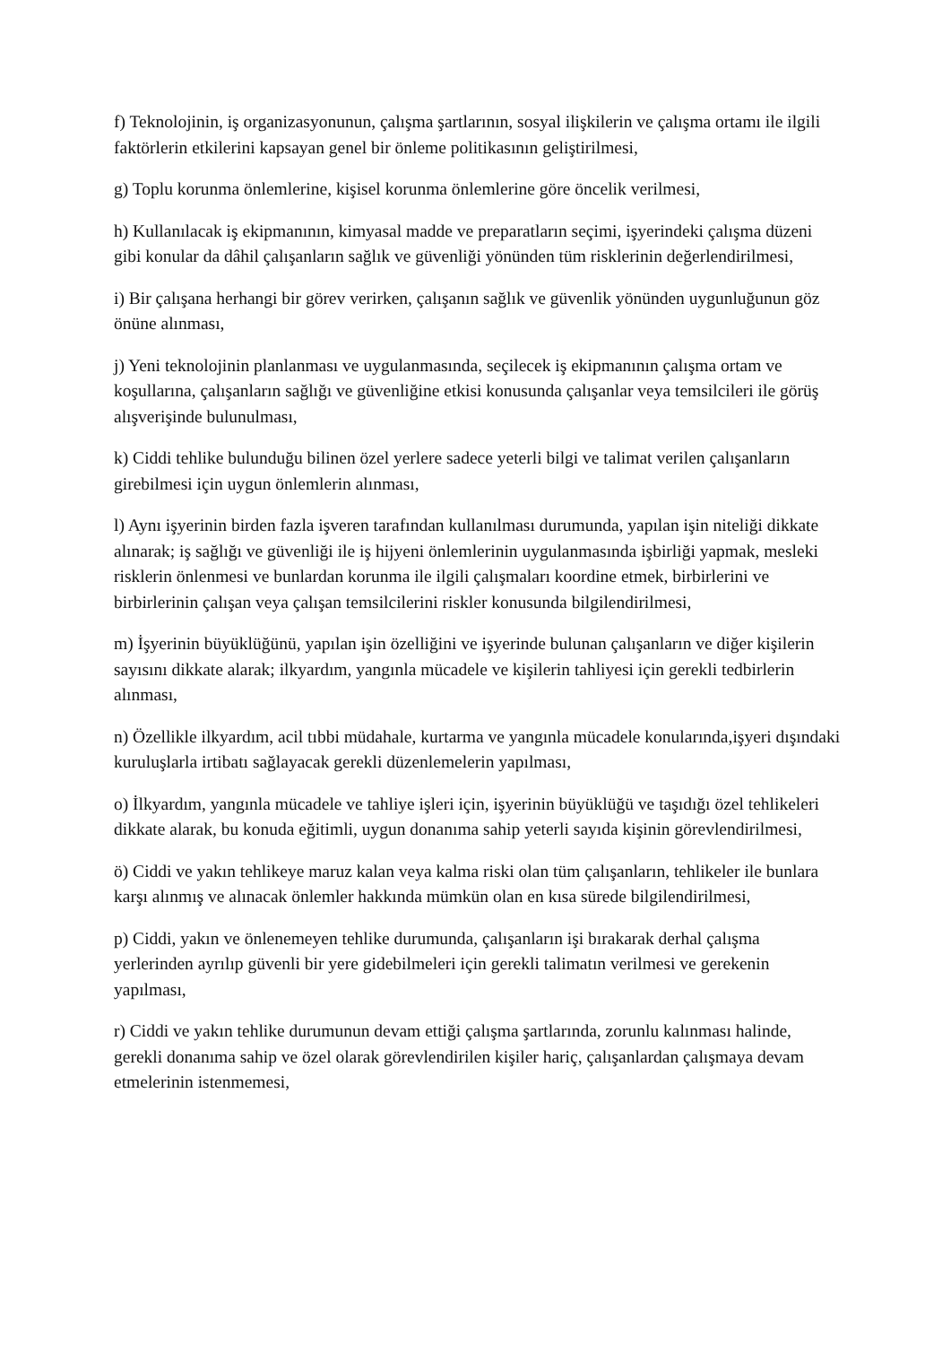f) Teknolojinin, iş organizasyonunun, çalışma şartlarının, sosyal ilişkilerin ve çalışma ortamı ile ilgili faktörlerin etkilerini kapsayan genel bir önleme politikasının geliştirilmesi,
g) Toplu korunma önlemlerine, kişisel korunma önlemlerine göre öncelik verilmesi,
h) Kullanılacak iş ekipmanının, kimyasal madde ve preparatların seçimi, işyerindeki çalışma düzeni gibi konular da dâhil çalışanların sağlık ve güvenliği yönünden tüm risklerinin değerlendirilmesi,
i) Bir çalışana herhangi bir görev verirken, çalışanın sağlık ve güvenlik yönünden uygunluğunun göz önüne alınması,
j) Yeni teknolojinin planlanması ve uygulanmasında, seçilecek iş ekipmanının çalışma ortam ve koşullarına, çalışanların sağlığı ve güvenliğine etkisi konusunda çalışanlar veya temsilcileri ile görüş alışverişinde bulunulması,
k) Ciddi tehlike bulunduğu bilinen özel yerlere sadece yeterli bilgi ve talimat verilen çalışanların girebilmesi için uygun önlemlerin alınması,
l) Aynı işyerinin birden fazla işveren tarafından kullanılması durumunda, yapılan işin niteliği dikkate alınarak; iş sağlığı ve güvenliği ile iş hijyeni önlemlerinin uygulanmasında işbirliği yapmak, mesleki risklerin önlenmesi ve bunlardan korunma ile ilgili çalışmaları koordine etmek, birbirlerini ve birbirlerinin çalışan veya çalışan temsilcilerini riskler konusunda bilgilendirilmesi,
m) İşyerinin büyüklüğünü, yapılan işin özelliğini ve işyerinde bulunan çalışanların ve diğer kişilerin sayısını dikkate alarak; ilkyardım, yangınla mücadele ve kişilerin tahliyesi için gerekli tedbirlerin alınması,
n) Özellikle ilkyardım, acil tıbbi müdahale, kurtarma ve yangınla mücadele konularında,işyeri dışındaki kuruluşlarla irtibatı sağlayacak gerekli düzenlemelerin yapılması,
o) İlkyardım, yangınla mücadele ve tahliye işleri için, işyerinin büyüklüğü ve taşıdığı özel tehlikeleri dikkate alarak, bu konuda eğitimli, uygun donanıma sahip yeterli sayıda kişinin görevlendirilmesi,
ö) Ciddi ve yakın tehlikeye maruz kalan veya kalma riski olan tüm çalışanların, tehlikeler ile bunlara karşı alınmış ve alınacak önlemler hakkında mümkün olan en kısa sürede bilgilendirilmesi,
p) Ciddi, yakın ve önlenemeyen tehlike durumunda, çalışanların işi bırakarak derhal çalışma yerlerinden ayrılıp güvenli bir yere gidebilmeleri için gerekli talimatın verilmesi ve gerekenin yapılması,
r) Ciddi ve yakın tehlike durumunun devam ettiği çalışma şartlarında, zorunlu kalınması halinde, gerekli donanıma sahip ve özel olarak görevlendirilen kişiler hariç, çalışanlardan çalışmaya devam etmelerinin istenmemesi,